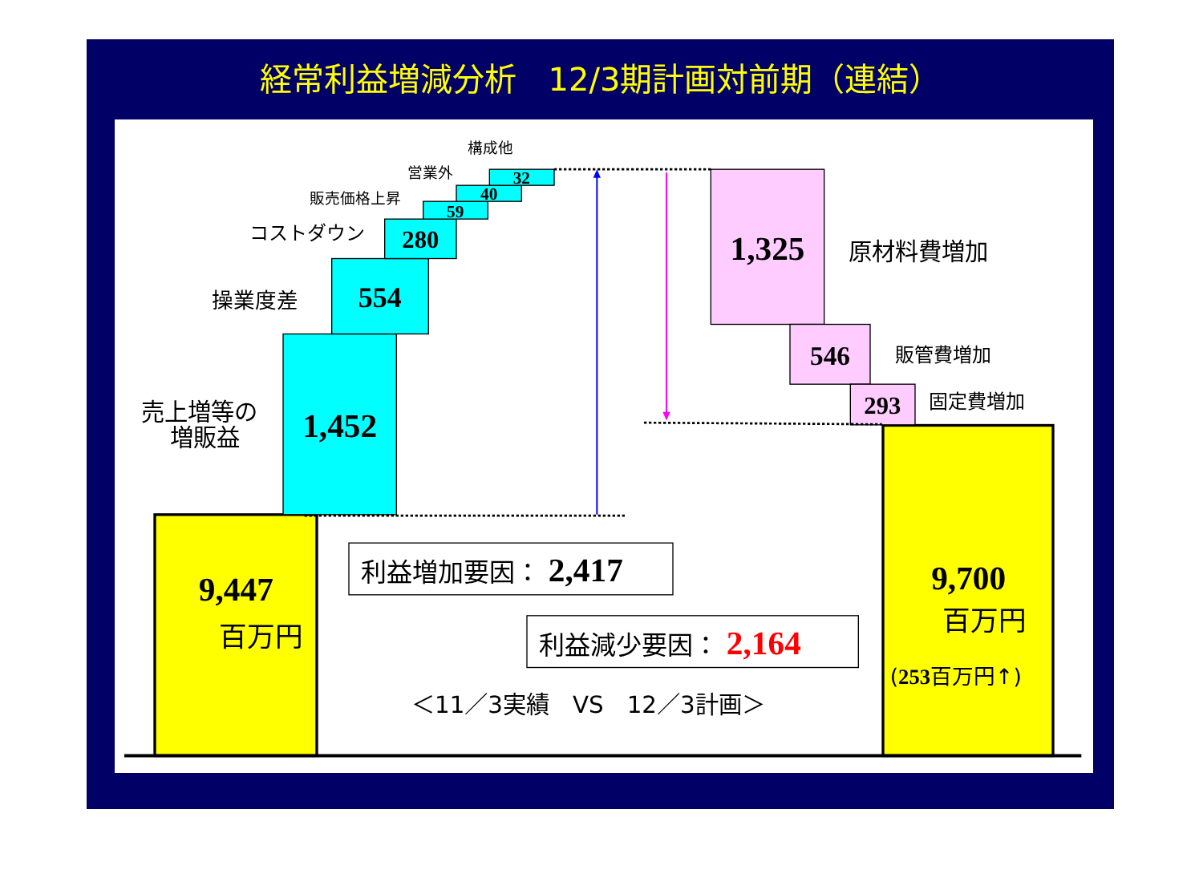経常利益増減分析　12/3期計画対前期（連結）
構成他
営業外
販売価格上昇
コストダウン
操業度差
売上増等の
増販益
原材料費増加
販管費増加
固定費増加
32
40
59
280
554
1,452
1,325
546
293
9,447
9,700
百万円
百万円
(253百万円↑)
利益増加要因： 2,417
利益減少要因： 2,164
＜11／3実績　VS　12／3計画＞